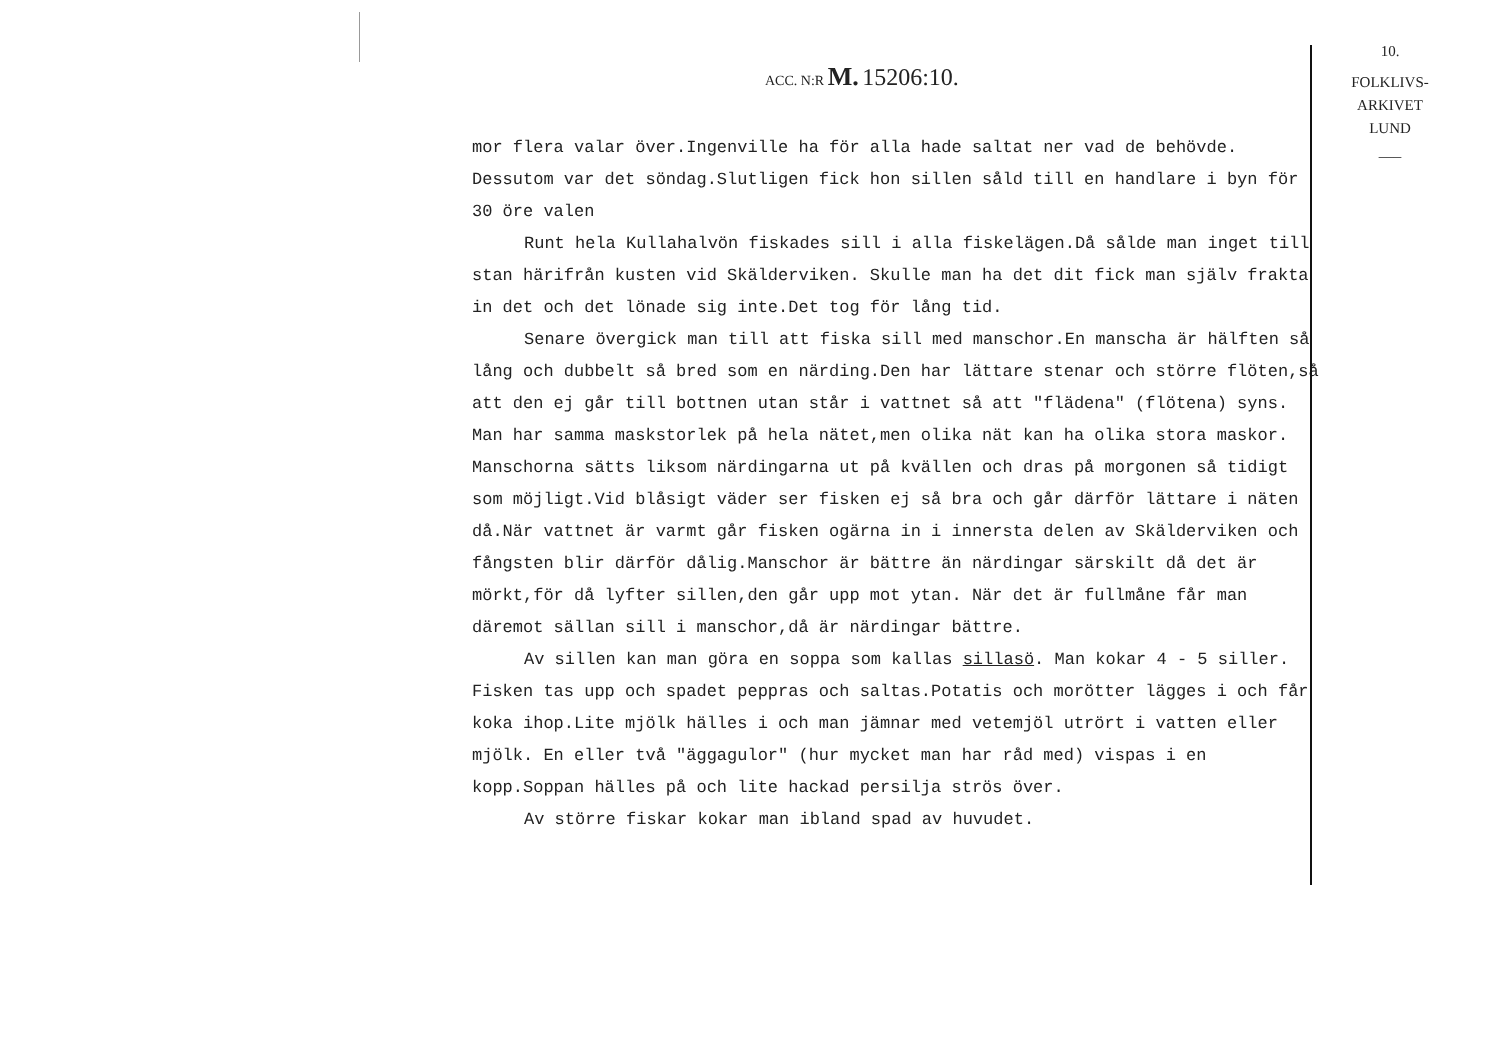ACC. N:R M. 15206:10.
10.
FOLKLIVS-
ARKIVET
LUND
___
mor flera valar över.Ingenville ha för alla hade saltat ner vad de behövde. Dessutom var det söndag.Slutligen fick hon sillen såld till en handlare i byn för 30 öre valen
Runt hela Kullahalvön fiskades sill i alla fiskelägen.Då sålde man inget till stan härifrån kusten vid Skälderviken. Skulle man ha det dit fick man själv frakta in det och det lönade sig inte.Det tog för lång tid.
Senare övergick man till att fiska sill med manschor.En manscha är hälften så lång och dubbelt så bred som en närding.Den har lättare stenar och större flöten,så att den ej går till bottnen utan står i vattnet så att "flädena" (flötena) syns. Man har samma maskstorlek på hela nätet,men olika nät kan ha olika stora maskor. Manschorna sätts liksom närdingarna ut på kvällen och dras på morgonen så tidigt som möjligt.Vid blåsigt väder ser fisken ej så bra och går därför lättare i näten då.När vattnet är varmt går fisken ogärna in i innersta delen av Skälderviken och fångsten blir därför dålig.Manschor är bättre än närdingar särskilt då det är mörkt,för då lyfter sillen,den går upp mot ytan. När det är fullmåne får man däremot sällan sill i manschor,då är närdingar bättre.
Av sillen kan man göra en soppa som kallas sillasö. Man kokar 4 - 5 siller. Fisken tas upp och spadet peppras och saltas.Potatis och morötter lägges i och får koka ihop.Lite mjölk hälles i och man jämnar med vetemjöl utrört i vatten eller mjölk. En eller två "äggagulor" (hur mycket man har råd med) vispas i en kopp.Soppan hälles på och lite hackad persilja strös över.
Av större fiskar kokar man ibland spad av huvudet.